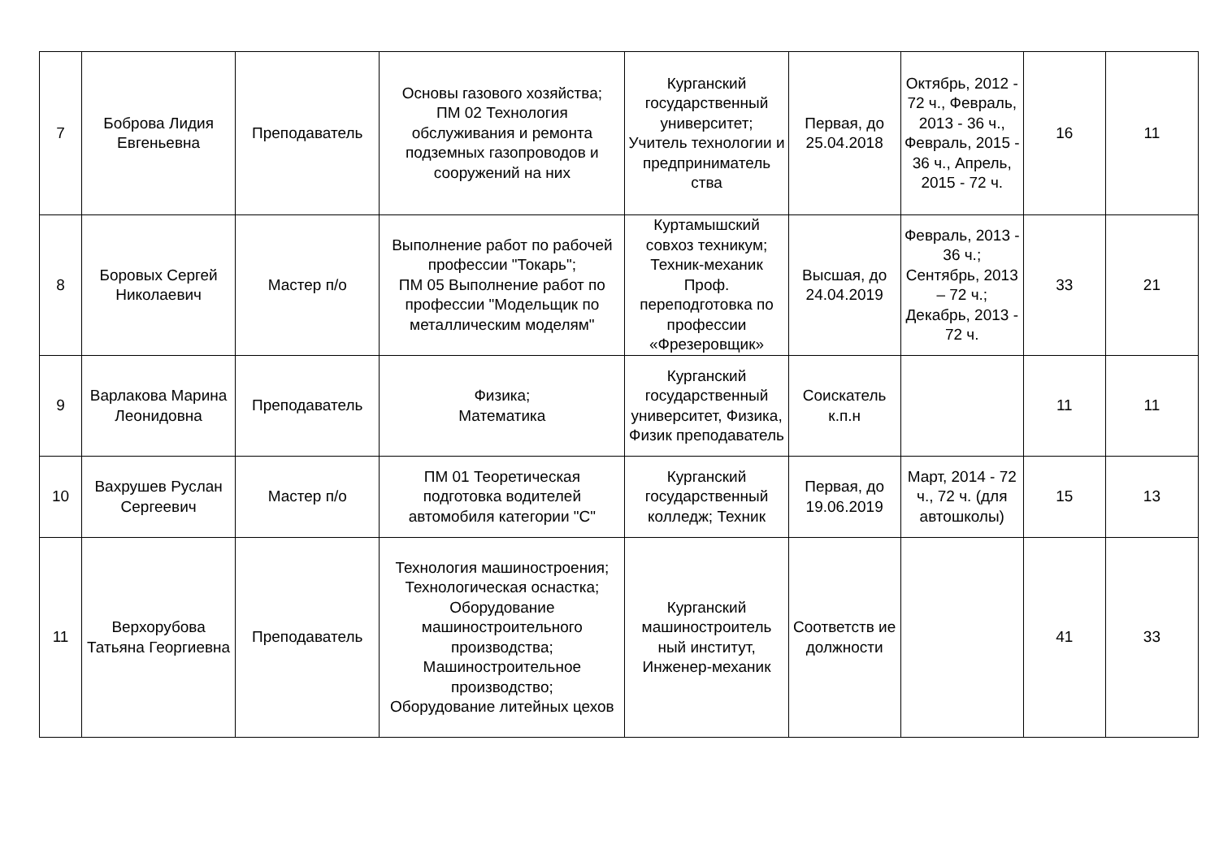| 7 | Боброва Лидия Евгеньевна | Преподаватель | Основы газового хозяйства; ПМ 02 Технология обслуживания и ремонта подземных газопроводов и сооружений на них | Курганский государственный университет; Учитель технологии и предприниматель ства | Первая, до 25.04.2018 | Октябрь, 2012 - 72 ч., Февраль, 2013 - 36 ч., Февраль, 2015 - 36 ч., Апрель, 2015 - 72 ч. | 16 | 11 |
| 8 | Боровых Сергей Николаевич | Мастер п/о | Выполнение работ по рабочей профессии "Токарь"; ПМ 05 Выполнение работ по профессии "Модельщик по металлическим моделям" | Куртамышский совхоз техникум; Техник-механик Проф. переподготовка по профессии «Фрезеровщик» | Высшая, до 24.04.2019 | Февраль, 2013 - 36 ч.; Сентябрь, 2013 – 72 ч.; Декабрь, 2013 - 72 ч. | 33 | 21 |
| 9 | Варлакова Марина Леонидовна | Преподаватель | Физика; Математика | Курганский государственный университет, Физика, Физик преподаватель | Соискатель к.п.н | | 11 | 11 |
| 10 | Вахрушев Руслан Сергеевич | Мастер п/о | ПМ 01 Теоретическая подготовка водителей автомобиля категории "С" | Курганский государственный колледж; Техник | Первая, до 19.06.2019 | Март, 2014 - 72 ч., 72 ч. (для автошколы) | 15 | 13 |
| 11 | Верхорубова Татьяна Георгиевна | Преподаватель | Технология машиностроения; Технологическая оснастка; Оборудование машиностроительного производства; Машиностроительное производство; Оборудование литейных цехов | Курганский машиностроитель ный институт, Инженер-механик | Соответств ие должности | | 41 | 33 |